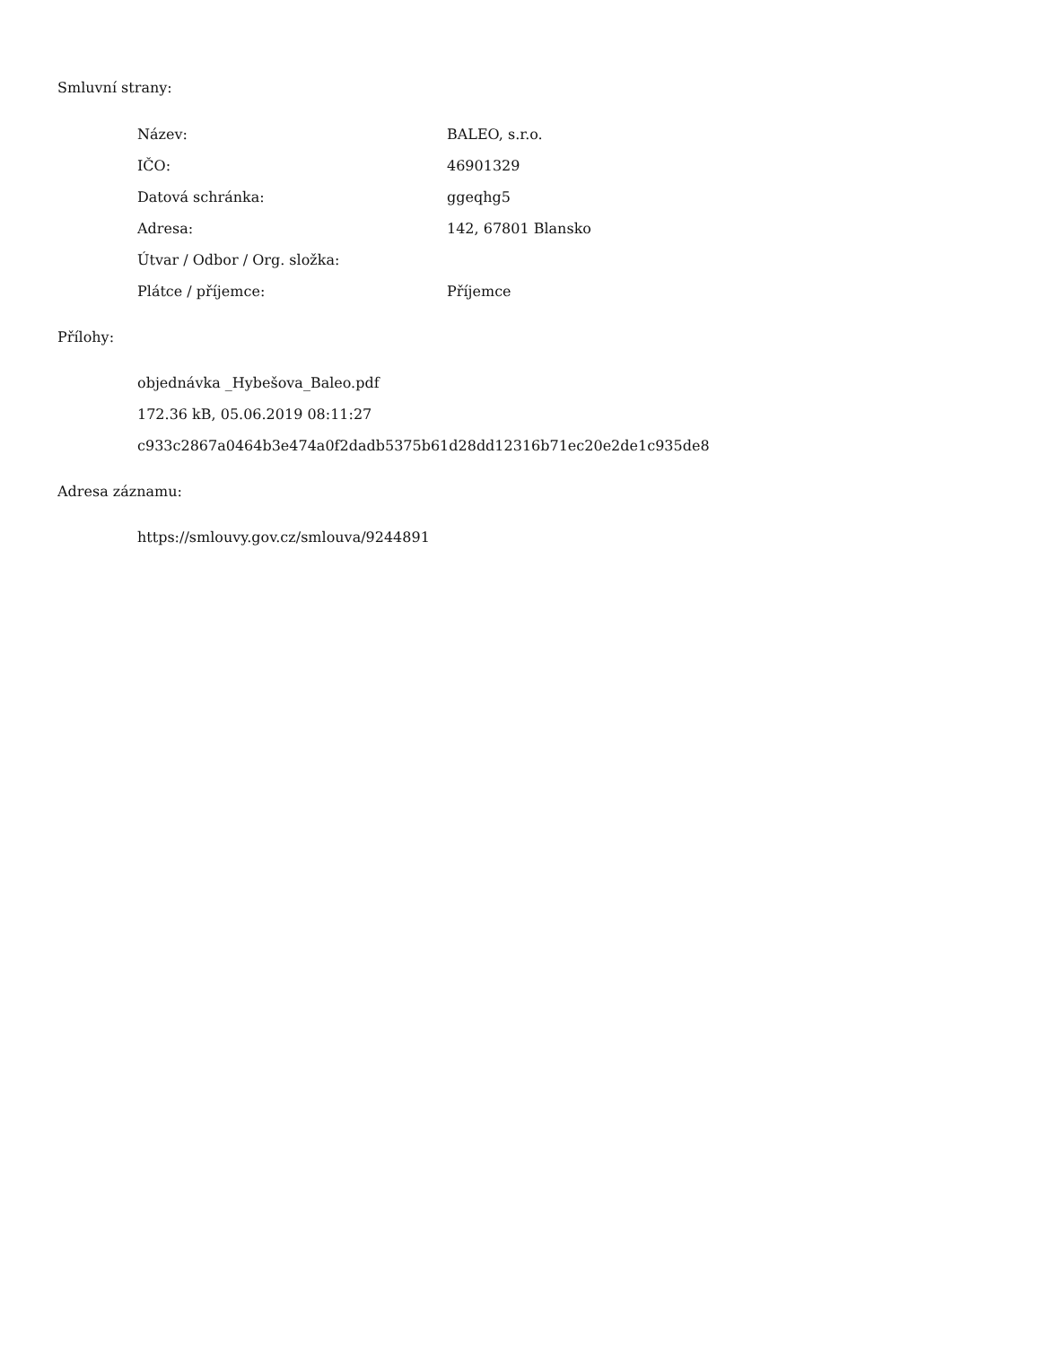Smluvní strany:
| Název: | BALEO, s.r.o. |
| IČO: | 46901329 |
| Datová schránka: | ggeqhg5 |
| Adresa: | 142, 67801 Blansko |
| Útvar / Odbor / Org. složka: | |
| Plátce / příjemce: | Příjemce |
Přílohy:
objednávka _Hybešova_Baleo.pdf
172.36 kB, 05.06.2019 08:11:27
c933c2867a0464b3e474a0f2dadb5375b61d28dd12316b71ec20e2de1c935de8
Adresa záznamu:
https://smlouvy.gov.cz/smlouva/9244891